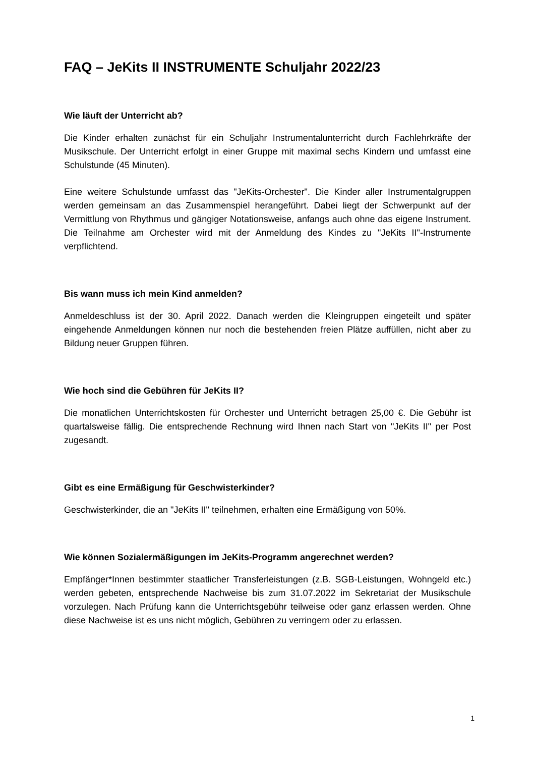FAQ – JeKits II INSTRUMENTE Schuljahr 2022/23
Wie läuft der Unterricht ab?
Die Kinder erhalten zunächst für ein Schuljahr Instrumentalunterricht durch Fachlehrkräfte der Musikschule. Der Unterricht erfolgt in einer Gruppe mit maximal sechs Kindern und umfasst eine Schulstunde (45 Minuten).
Eine weitere Schulstunde umfasst das "JeKits-Orchester". Die Kinder aller Instrumentalgruppen werden gemeinsam an das Zusammenspiel herangeführt. Dabei liegt der Schwerpunkt auf der Vermittlung von Rhythmus und gängiger Notationsweise, anfangs auch ohne das eigene Instrument. Die Teilnahme am Orchester wird mit der Anmeldung des Kindes zu "JeKits II"-Instrumente verpflichtend.
Bis wann muss ich mein Kind anmelden?
Anmeldeschluss ist der 30. April 2022. Danach werden die Kleingruppen eingeteilt und später eingehende Anmeldungen können nur noch die bestehenden freien Plätze auffüllen, nicht aber zu Bildung neuer Gruppen führen.
Wie hoch sind die Gebühren für JeKits II?
Die monatlichen Unterrichtskosten für Orchester und Unterricht betragen 25,00 €. Die Gebühr ist quartalsweise fällig. Die entsprechende Rechnung wird Ihnen nach Start von "JeKits II" per Post zugesandt.
Gibt es eine Ermäßigung für Geschwisterkinder?
Geschwisterkinder, die an "JeKits II" teilnehmen, erhalten eine Ermäßigung von 50%.
Wie können Sozialermäßigungen im JeKits-Programm angerechnet werden?
Empfänger*Innen bestimmter staatlicher Transferleistungen (z.B. SGB-Leistungen, Wohngeld etc.) werden gebeten, entsprechende Nachweise bis zum 31.07.2022 im Sekretariat der Musikschule vorzulegen. Nach Prüfung kann die Unterrichtsgebühr teilweise oder ganz erlassen werden. Ohne diese Nachweise ist es uns nicht möglich, Gebühren zu verringern oder zu erlassen.
1